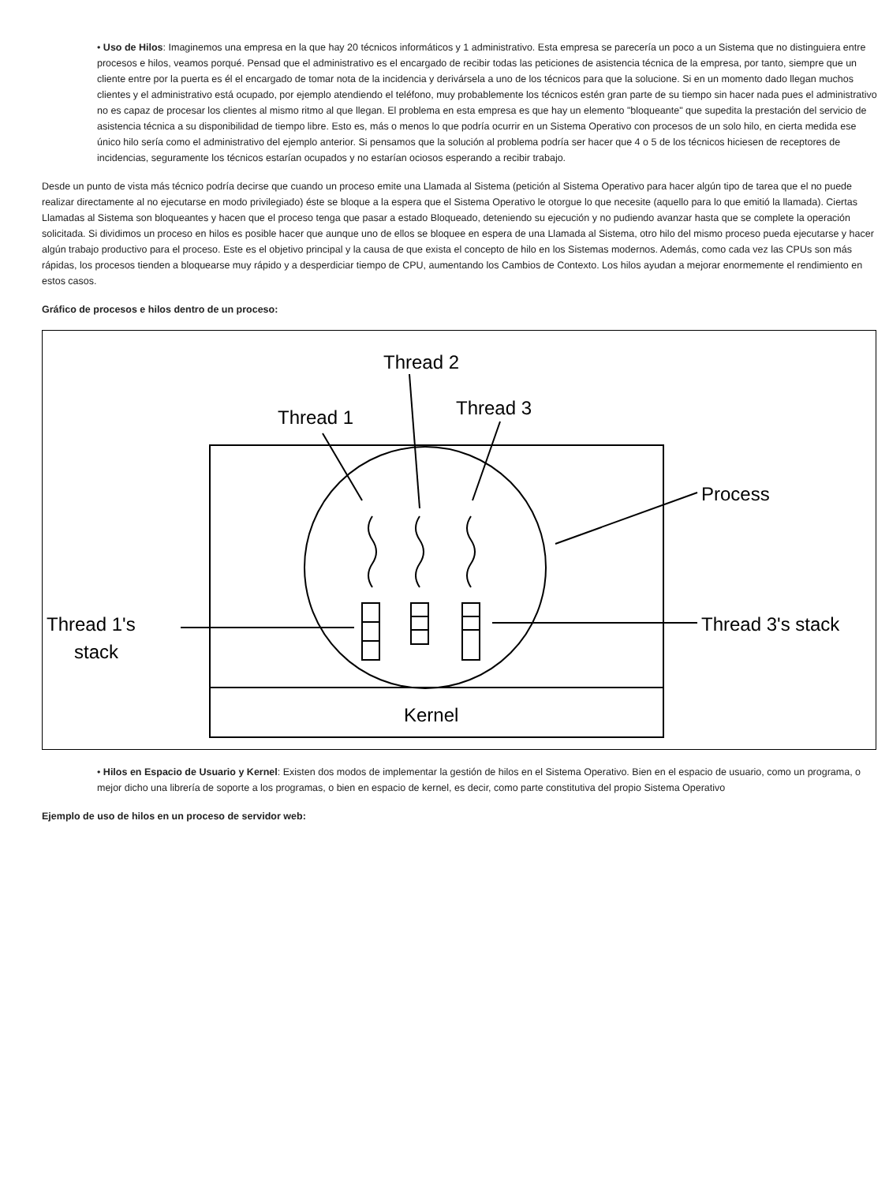• Uso de Hilos: Imaginemos una empresa en la que hay 20 técnicos informáticos y 1 administrativo. Esta empresa se parecería un poco a un Sistema que no distinguiera entre procesos e hilos, veamos porqué. Pensad que el administrativo es el encargado de recibir todas las peticiones de asistencia técnica de la empresa, por tanto, siempre que un cliente entre por la puerta es él el encargado de tomar nota de la incidencia y derivársela a uno de los técnicos para que la solucione. Si en un momento dado llegan muchos clientes y el administrativo está ocupado, por ejemplo atendiendo el teléfono, muy probablemente los técnicos estén gran parte de su tiempo sin hacer nada pues el administrativo no es capaz de procesar los clientes al mismo ritmo al que llegan. El problema en esta empresa es que hay un elemento "bloqueante" que supedita la prestación del servicio de asistencia técnica a su disponibilidad de tiempo libre. Esto es, más o menos lo que podría ocurrir en un Sistema Operativo con procesos de un solo hilo, en cierta medida ese único hilo sería como el administrativo del ejemplo anterior. Si pensamos que la solución al problema podría ser hacer que 4 o 5 de los técnicos hiciesen de receptores de incidencias, seguramente los técnicos estarían ocupados y no estarían ociosos esperando a recibir trabajo.
Desde un punto de vista más técnico podría decirse que cuando un proceso emite una Llamada al Sistema (petición al Sistema Operativo para hacer algún tipo de tarea que el no puede realizar directamente al no ejecutarse en modo privilegiado) éste se bloque a la espera que el Sistema Operativo le otorgue lo que necesite (aquello para lo que emitió la llamada). Ciertas Llamadas al Sistema son bloqueantes y hacen que el proceso tenga que pasar a estado Bloqueado, deteniendo su ejecución y no pudiendo avanzar hasta que se complete la operación solicitada. Si dividimos un proceso en hilos es posible hacer que aunque uno de ellos se bloquee en espera de una Llamada al Sistema, otro hilo del mismo proceso pueda ejecutarse y hacer algún trabajo productivo para el proceso. Este es el objetivo principal y la causa de que exista el concepto de hilo en los Sistemas modernos. Además, como cada vez las CPUs son más rápidas, los procesos tienden a bloquearse muy rápido y a desperdiciar tiempo de CPU, aumentando los Cambios de Contexto. Los hilos ayudan a mejorar enormemente el rendimiento en estos casos.
Gráfico de procesos e hilos dentro de un proceso:
Thread 2
Thread 1
Thread 3
Process
Thread 3's stack
Thread 1's
stack
Kernel
• Hilos en Espacio de Usuario y Kernel: Existen dos modos de implementar la gestión de hilos en el Sistema Operativo. Bien en el espacio de usuario, como un programa, o mejor dicho una librería de soporte a los programas, o bien en espacio de kernel, es decir, como parte constitutiva del propio Sistema Operativo
Ejemplo de uso de hilos en un proceso de servidor web: